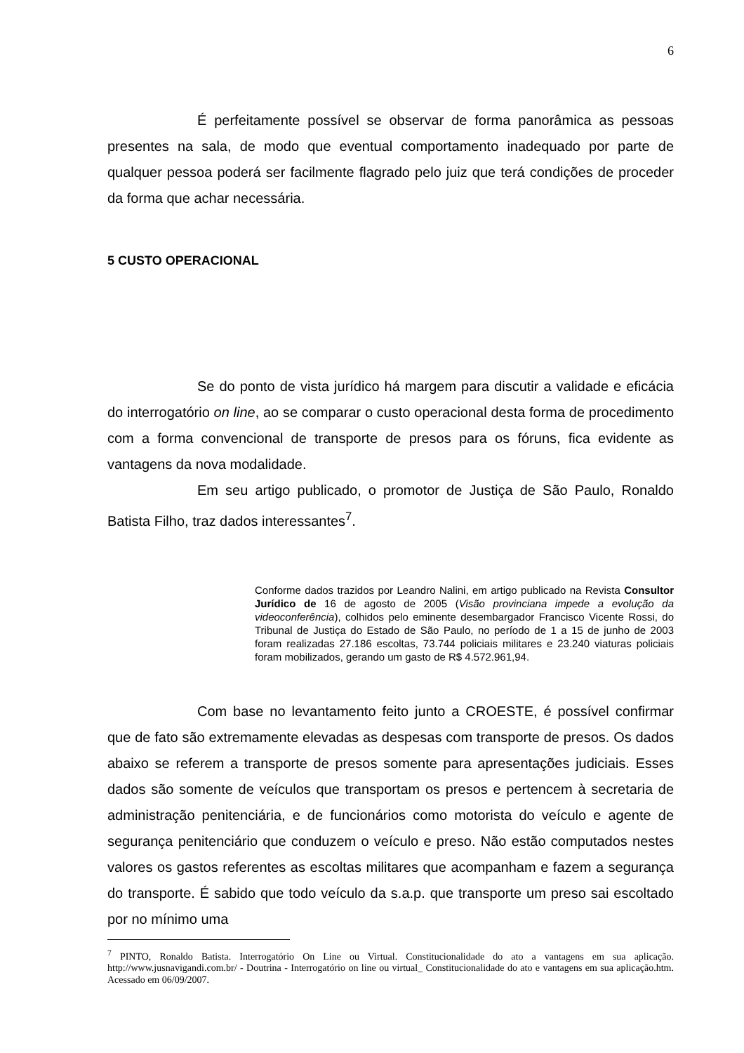6
É perfeitamente possível se observar de forma panorâmica as pessoas presentes na sala, de modo que eventual comportamento inadequado por parte de qualquer pessoa poderá ser facilmente flagrado pelo juiz que terá condições de proceder da forma que achar necessária.
5 CUSTO OPERACIONAL
Se do ponto de vista jurídico há margem para discutir a validade e eficácia do interrogatório on line, ao se comparar o custo operacional desta forma de procedimento com a forma convencional de transporte de presos para os fóruns, fica evidente as vantagens da nova modalidade.
Em seu artigo publicado, o promotor de Justiça de São Paulo, Ronaldo Batista Filho, traz dados interessantes<sup>7</sup>.
Conforme dados trazidos por Leandro Nalini, em artigo publicado na Revista Consultor Jurídico de 16 de agosto de 2005 (Visão provinciana impede a evolução da videoconferência), colhidos pelo eminente desembargador Francisco Vicente Rossi, do Tribunal de Justiça do Estado de São Paulo, no período de 1 a 15 de junho de 2003 foram realizadas 27.186 escoltas, 73.744 policiais militares e 23.240 viaturas policiais foram mobilizados, gerando um gasto de R$ 4.572.961,94.
Com base no levantamento feito junto a CROESTE, é possível confirmar que de fato são extremamente elevadas as despesas com transporte de presos. Os dados abaixo se referem a transporte de presos somente para apresentações judiciais. Esses dados são somente de veículos que transportam os presos e pertencem à secretaria de administração penitenciária, e de funcionários como motorista do veículo e agente de segurança penitenciário que conduzem o veículo e preso. Não estão computados nestes valores os gastos referentes as escoltas militares que acompanham e fazem a segurança do transporte. É sabido que todo veículo da s.a.p. que transporte um preso sai escoltado por no mínimo uma
<sup>7</sup> PINTO, Ronaldo Batista. Interrogatório On Line ou Virtual. Constitucionalidade do ato a vantagens em sua aplicação. http://www.jusnavigandi.com.br/ - Doutrina - Interrogatório on line ou virtual_ Constitucionalidade do ato e vantagens em sua aplicação.htm. Acessado em 06/09/2007.